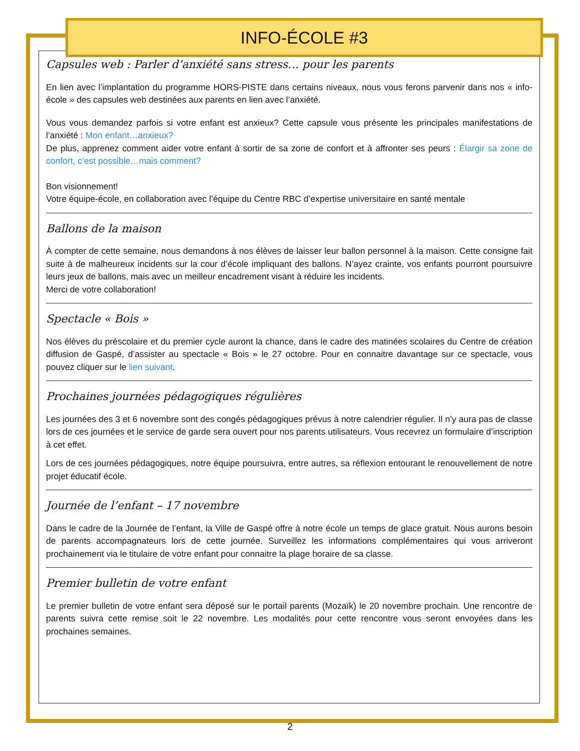INFO-ÉCOLE #3
Capsules web : Parler d’anxiété sans stress… pour les parents
En lien avec l’implantation du programme HORS-PISTE dans certains niveaux, nous vous ferons parvenir dans nos « info-école » des capsules web destinées aux parents en lien avec l’anxiété.
Vous vous demandez parfois si votre enfant est anxieux? Cette capsule vous présente les principales manifestations de l’anxiété : Mon enfant…anxieux?
De plus, apprenez comment aider votre enfant à sortir de sa zone de confort et à affronter ses peurs : Élargir sa zone de confort, c’est possible…mais comment?
Bon visionnement!
Votre équipe-école, en collaboration avec l’équipe du Centre RBC d’expertise universitaire en santé mentale
Ballons de la maison
À compter de cette semaine, nous demandons à nos élèves de laisser leur ballon personnel à la maison. Cette consigne fait suite à de malheureux incidents sur la cour d’école impliquant des ballons. N’ayez crainte, vos enfants pourront poursuivre leurs jeux de ballons, mais avec un meilleur encadrement visant à réduire les incidents.
Merci de votre collaboration!
Spectacle « Bois »
Nos élèves du préscolaire et du premier cycle auront la chance, dans le cadre des matinées scolaires du Centre de création diffusion de Gaspé, d’assister au spectacle « Bois » le 27 octobre. Pour en connaitre davantage sur ce spectacle, vous pouvez cliquer sur le lien suivant.
Prochaines journées pédagogiques régulières
Les journées des 3 et 6 novembre sont des congés pédagogiques prévus à notre calendrier régulier. Il n’y aura pas de classe lors de ces journées et le service de garde sera ouvert pour nos parents utilisateurs. Vous recevrez un formulaire d’inscription à cet effet.
Lors de ces journées pédagogiques, notre équipe poursuivra, entre autres, sa réflexion entourant le renouvellement de notre projet éducatif école.
Journée de l’enfant – 17 novembre
Dans le cadre de la Journée de l’enfant, la Ville de Gaspé offre à notre école un temps de glace gratuit. Nous aurons besoin de parents accompagnateurs lors de cette journée. Surveillez les informations complémentaires qui vous arriveront prochainement via le titulaire de votre enfant pour connaitre la plage horaire de sa classe.
Premier bulletin de votre enfant
Le premier bulletin de votre enfant sera déposé sur le portail parents (Mozaïk) le 20 novembre prochain. Une rencontre de parents suivra cette remise soit le 22 novembre. Les modalités pour cette rencontre vous seront envoyées dans les prochaines semaines.
2